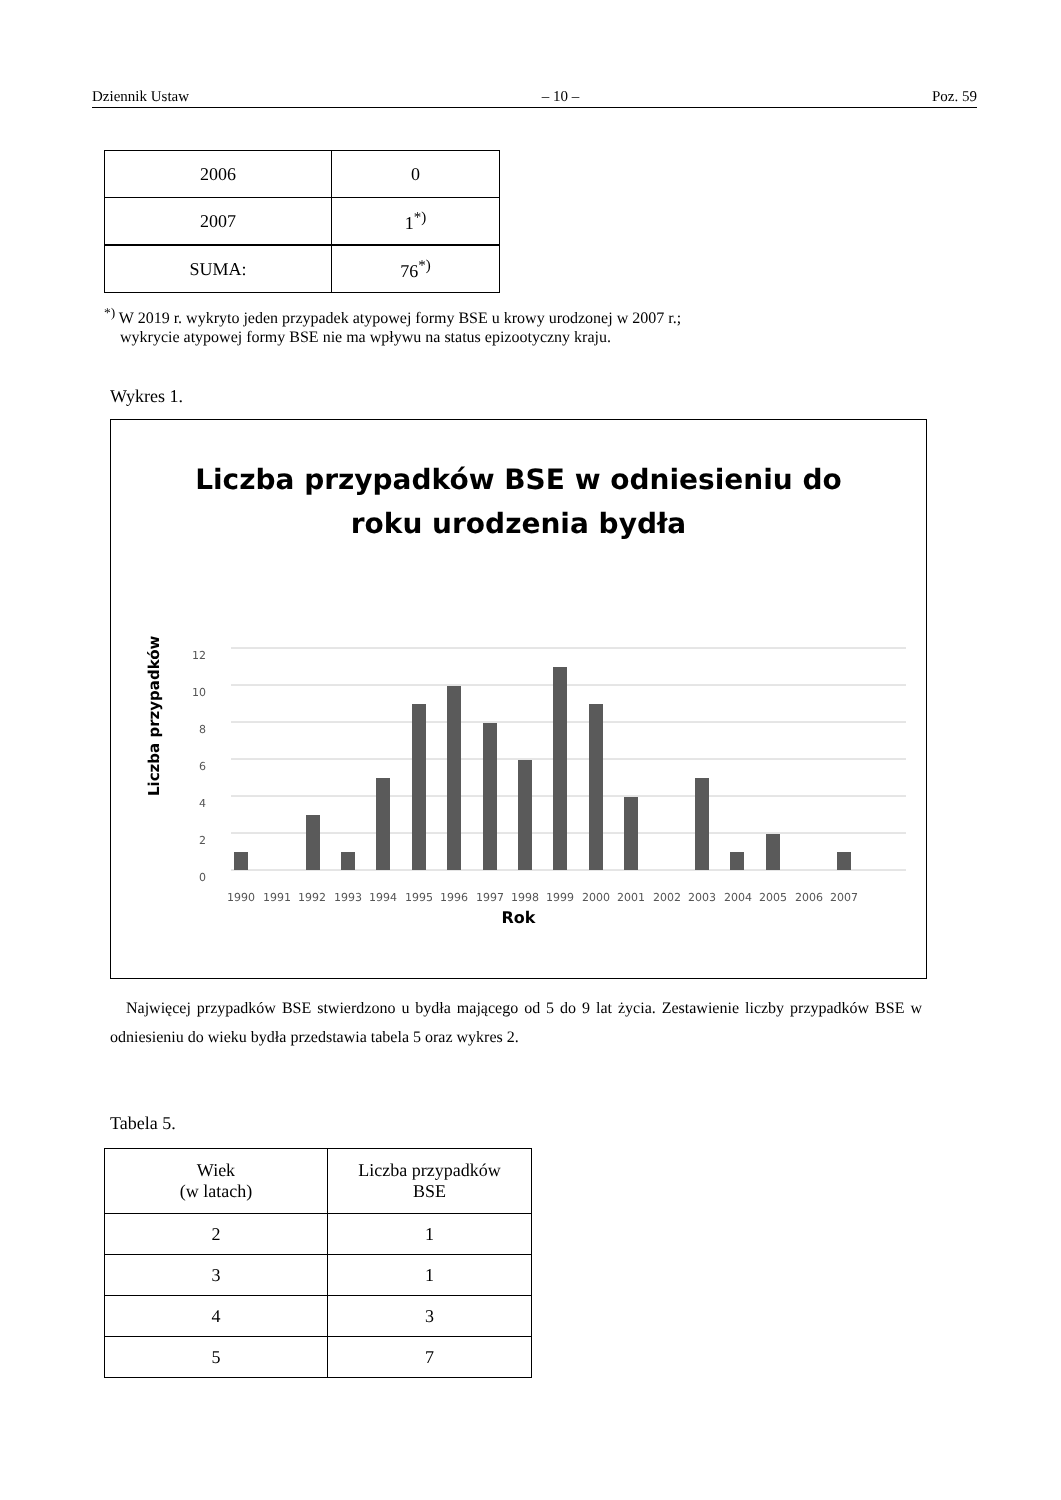Dziennik Ustaw – 10 – Poz. 59
| 2006 | 0 |
| 2007 | 1<sup>*)</sup> |
| SUMA: | 76<sup>*)</sup> |
<sup>*)</sup> W 2019 r. wykryto jeden przypadek atypowej formy BSE u krowy urodzonej w 2007 r.;
wykrycie atypowej formy BSE nie ma wpływu na status epizootyczny kraju.
Wykres 1.
Liczba przypadków BSE w odniesieniu do
roku urodzenia bydła
Liczba przypadków
12
10
8
6
4
2
0
1990
1991
1992
1993
1994
1995
1996
1997
1998
1999
2000
2001
2002
2003
2004
2005
2006
2007
Rok
Najwięcej przypadków BSE stwierdzono u bydła mającego od 5 do 9 lat życia. Zestawienie liczby przypadków BSE w odniesieniu do wieku bydła przedstawia tabela 5 oraz wykres 2.
Tabela 5.
| Wiek (w latach) | Liczba przypadków BSE |
| 2 | 1 |
| 3 | 1 |
| 4 | 3 |
| 5 | 7 |